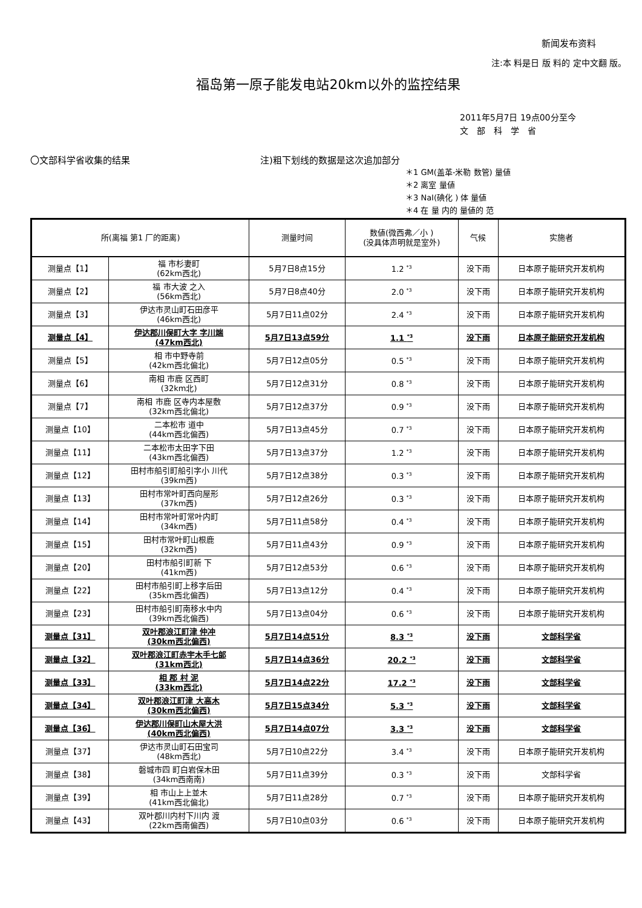新闻发布资料
注:本 料是日 版 料的 定中文翻 版。
福岛第一原子能发电站20km以外的监控结果
2011年5月7日 19点00分至今
文　部　科　学　省
〇文部科学省收集的结果 注)粗下划线的数据是这次追加部分
＊1 GM(盖革-米勒 数管) 量値
＊2 离室 量値
＊3 NaI(碘化 ) 体 量値
＊4 在 量 内的 量値的 范
| 所(离福 第1 厂的距离) | | 测量时间 | 数値(微西弗／小 ) (没具体声明就是室外) | 气候 | 实施者 |
| --- | --- | --- | --- | --- | --- |
| 测量点【1】 | 福 市杉妻町 (62km西北) | 5月7日8点15分 | 1.2 <sup>*3</sup> | 没下雨 | 日本原子能研究开发机构 |
| 测量点【2】 | 福 市大波 之入 (56km西北) | 5月7日8点40分 | 2.0 <sup>*3</sup> | 没下雨 | 日本原子能研究开发机构 |
| 测量点【3】 | 伊达市灵山町石田彦平 (46km西北) | 5月7日11点02分 | 2.4 <sup>*3</sup> | 没下雨 | 日本原子能研究开发机构 |
| 测量点【4】 | 伊达郡川俣町大字 字川端 (47km西北) | 5月7日13点59分 | 1.1 <sup>*3</sup> | 没下雨 | 日本原子能研究开发机构 |
| 测量点【5】 | 相 市中野寺前 (42km西北偏北) | 5月7日12点05分 | 0.5 <sup>*3</sup> | 没下雨 | 日本原子能研究开发机构 |
| 测量点【6】 | 南相 市鹿 区西町 (32km北) | 5月7日12点31分 | 0.8 <sup>*3</sup> | 没下雨 | 日本原子能研究开发机构 |
| 测量点【7】 | 南相 市鹿 区寺内本屋敷 (32km西北偏北) | 5月7日12点37分 | 0.9 <sup>*3</sup> | 没下雨 | 日本原子能研究开发机构 |
| 测量点【10】 | 二本松市 道中 (44km西北偏西) | 5月7日13点45分 | 0.7 <sup>*3</sup> | 没下雨 | 日本原子能研究开发机构 |
| 测量点【11】 | 二本松市太田字下田 (43km西北偏西) | 5月7日13点37分 | 1.2 <sup>*3</sup> | 没下雨 | 日本原子能研究开发机构 |
| 测量点【12】 | 田村市船引町船引字小 川代 (39km西) | 5月7日12点38分 | 0.3 <sup>*3</sup> | 没下雨 | 日本原子能研究开发机构 |
| 测量点【13】 | 田村市常叶町西向屋形 (37km西) | 5月7日12点26分 | 0.3 <sup>*3</sup> | 没下雨 | 日本原子能研究开发机构 |
| 测量点【14】 | 田村市常叶町常叶内町 (34km西) | 5月7日11点58分 | 0.4 <sup>*3</sup> | 没下雨 | 日本原子能研究开发机构 |
| 测量点【15】 | 田村市常叶町山根鹿 (32km西) | 5月7日11点43分 | 0.9 <sup>*3</sup> | 没下雨 | 日本原子能研究开发机构 |
| 测量点【20】 | 田村市船引町新 下 (41km西) | 5月7日12点53分 | 0.6 <sup>*3</sup> | 没下雨 | 日本原子能研究开发机构 |
| 测量点【22】 | 田村市船引町上移字后田 (35km西北偏西) | 5月7日13点12分 | 0.4 <sup>*3</sup> | 没下雨 | 日本原子能研究开发机构 |
| 测量点【23】 | 田村市船引町南移水中内 (39km西北偏西) | 5月7日13点04分 | 0.6 <sup>*3</sup> | 没下雨 | 日本原子能研究开发机构 |
| 测量点【31】 | 双叶郡浪江町津 仲冲 (30km西北偏西) | 5月7日14点51分 | 8.3 <sup>*3</sup> | 没下雨 | 文部科学省 |
| 测量点【32】 | 双叶郡浪江町赤宇木手七郎 (31km西北) | 5月7日14点36分 | 20.2 <sup>*3</sup> | 没下雨 | 文部科学省 |
| 测量点【33】 | 相 郡 村 泥 (33km西北) | 5月7日14点22分 | 17.2 <sup>*3</sup> | 没下雨 | 文部科学省 |
| 测量点【34】 | 双叶郡浪江町津 大高木 (30km西北偏西) | 5月7日15点34分 | 5.3 <sup>*3</sup> | 没下雨 | 文部科学省 |
| 测量点【36】 | 伊达郡川俣町山木屋大洪 (40km西北偏西) | 5月7日14点07分 | 3.3 <sup>*3</sup> | 没下雨 | 文部科学省 |
| 测量点【37】 | 伊达市灵山町石田宝司 (48km西北) | 5月7日10点22分 | 3.4 <sup>*3</sup> | 没下雨 | 日本原子能研究开发机构 |
| 测量点【38】 | 磐城市四 町白岩保木田 (34km西南南) | 5月7日11点39分 | 0.3 <sup>*3</sup> | 没下雨 | 文部科学省 |
| 测量点【39】 | 相 市山上上並木 (41km西北偏北) | 5月7日11点28分 | 0.7 <sup>*3</sup> | 没下雨 | 日本原子能研究开发机构 |
| 测量点【43】 | 双叶郡川内村下川内 渡 (22km西南偏西) | 5月7日10点03分 | 0.6 <sup>*3</sup> | 没下雨 | 日本原子能研究开发机构 |